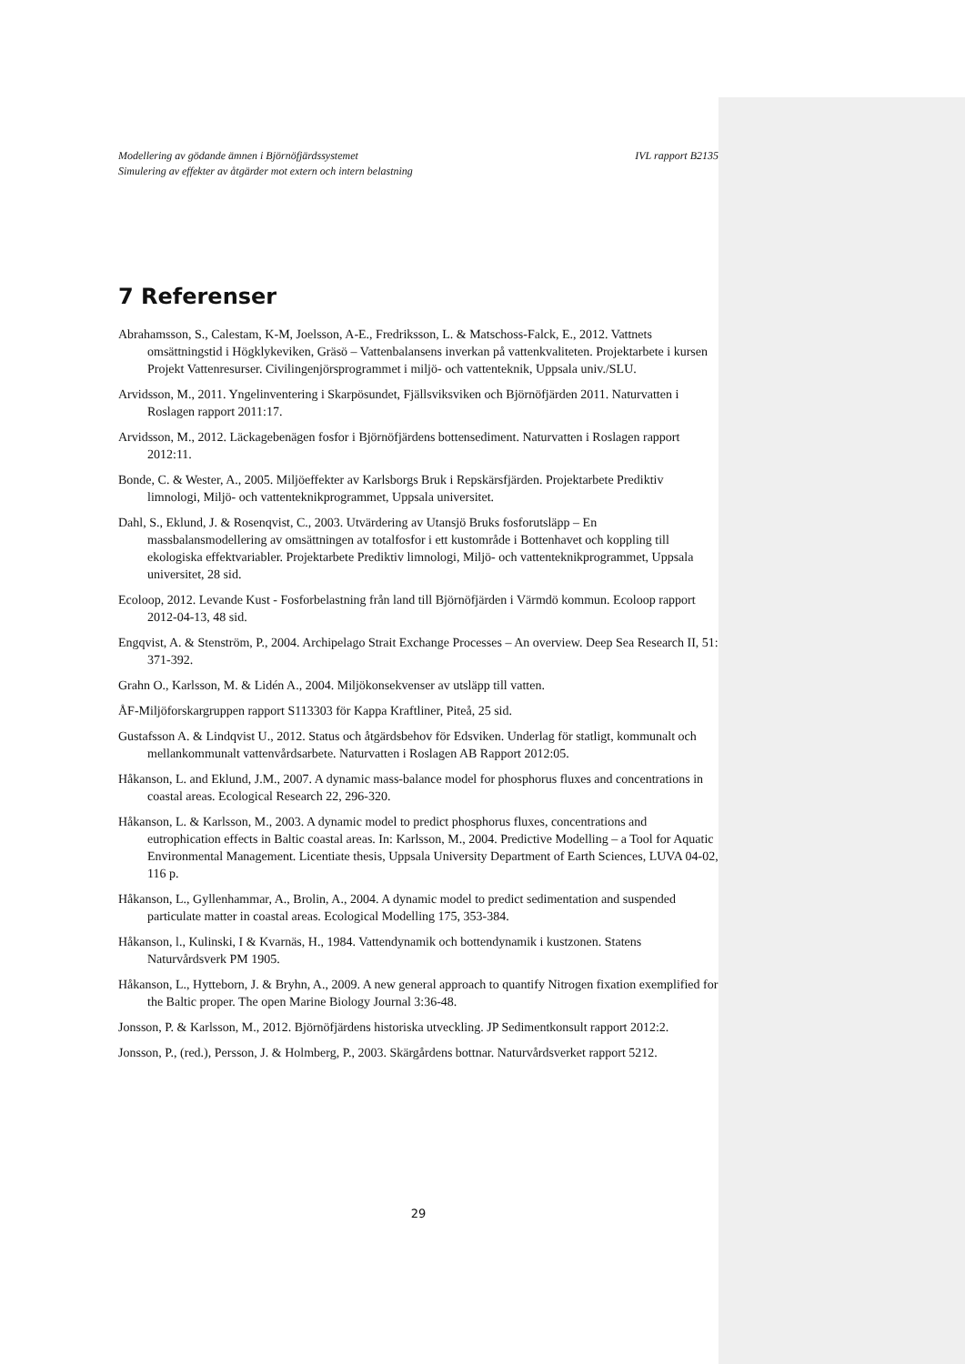IVL rapport B2135 Modellering av gödande ämnen i Björnöfjärdssystemet
Simulering av effekter av åtgärder mot extern och intern belastning
7 Referenser
Abrahamsson, S., Calestam, K-M, Joelsson, A-E., Fredriksson, L. & Matschoss-Falck, E., 2012. Vattnets omsättningstid i Högklykeviken, Gräsö – Vattenbalansens inverkan på vattenkvaliteten. Projektarbete i kursen Projekt Vattenresurser. Civilingenjörsprogrammet i miljö- och vattenteknik, Uppsala univ./SLU.
Arvidsson, M., 2011. Yngelinventering i Skarpösundet, Fjällsviksviken och Björnöfjärden 2011. Naturvatten i Roslagen rapport 2011:17.
Arvidsson, M., 2012. Läckagebenägen fosfor i Björnöfjärdens bottensediment. Naturvatten i Roslagen rapport 2012:11.
Bonde, C. & Wester, A., 2005. Miljöeffekter av Karlsborgs Bruk i Repskärsfjärden. Projektarbete Prediktiv limnologi, Miljö- och vattenteknikprogrammet, Uppsala universitet.
Dahl, S., Eklund, J. & Rosenqvist, C., 2003. Utvärdering av Utansjö Bruks fosforutsläpp – En massbalansmodellering av omsättningen av totalfosfor i ett kustområde i Bottenhavet och koppling till ekologiska effektvariabler. Projektarbete Prediktiv limnologi, Miljö- och vattenteknikprogrammet, Uppsala universitet, 28 sid.
Ecoloop, 2012. Levande Kust - Fosforbelastning från land till Björnöfjärden i Värmdö kommun. Ecoloop rapport 2012-04-13, 48 sid.
Engqvist, A. & Stenström, P., 2004. Archipelago Strait Exchange Processes – An overview. Deep Sea Research II, 51: 371-392.
Grahn O., Karlsson, M. & Lidén A., 2004. Miljökonsekvenser av utsläpp till vatten.
ÅF-Miljöforskargruppen rapport S113303 för Kappa Kraftliner, Piteå, 25 sid.
Gustafsson A. & Lindqvist U., 2012. Status och åtgärdsbehov för Edsviken. Underlag för statligt, kommunalt och mellankommunalt vattenvårdsarbete. Naturvatten i Roslagen AB Rapport 2012:05.
Håkanson, L. and Eklund, J.M., 2007. A dynamic mass-balance model for phosphorus fluxes and concentrations in coastal areas. Ecological Research 22, 296-320.
Håkanson, L. & Karlsson, M., 2003. A dynamic model to predict phosphorus fluxes, concentrations and eutrophication effects in Baltic coastal areas. In: Karlsson, M., 2004. Predictive Modelling – a Tool for Aquatic Environmental Management. Licentiate thesis, Uppsala University Department of Earth Sciences, LUVA 04-02, 116 p.
Håkanson, L., Gyllenhammar, A., Brolin, A., 2004. A dynamic model to predict sedimentation and suspended particulate matter in coastal areas. Ecological Modelling 175, 353-384.
Håkanson, l., Kulinski, I & Kvarnäs, H., 1984. Vattendynamik och bottendynamik i kustzonen. Statens Naturvårdsverk PM 1905.
Håkanson, L., Hytteborn, J. & Bryhn, A., 2009. A new general approach to quantify Nitrogen fixation exemplified for the Baltic proper. The open Marine Biology Journal 3:36-48.
Jonsson, P. & Karlsson, M., 2012. Björnöfjärdens historiska utveckling. JP Sedimentkonsult rapport 2012:2.
Jonsson, P., (red.), Persson, J. & Holmberg, P., 2003. Skärgårdens bottnar. Naturvårdsverket rapport 5212.
29